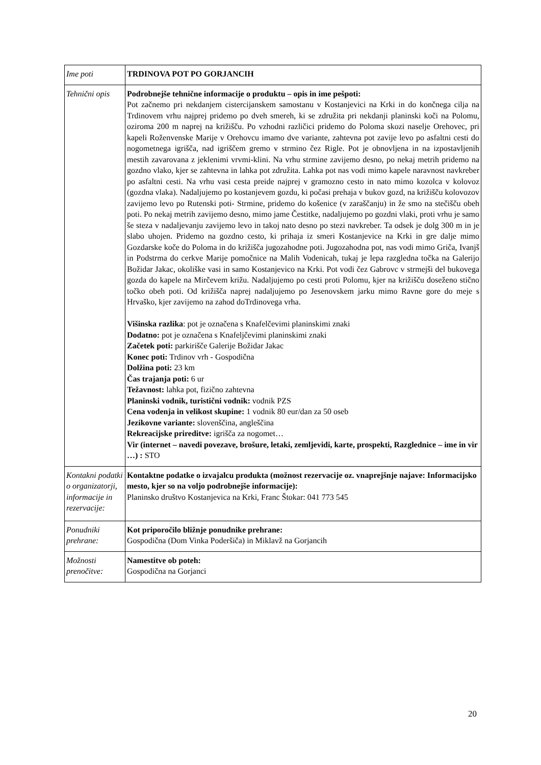| Ime poti | TRDINOVA POT PO GORJANCIH |
| Tehnični opis | Podrobnejše tehnične informacije o produktu – opis in ime pešpoti: Pot začnemo pri nekdanjem cistercijanskem samostanu v Kostanjevici na Krki in do končnega cilja na Trdinovem vrhu najprej pridemo po dveh smereh, ki se združita pri nekdanji planinski koči na Polomu, oziroma 200 m naprej na križišču. Po vzhodni različici pridemo do Poloma skozi naselje Orehovec, pri kapeli Roženvenske Marije v Orehovcu imamo dve variante, zahtevna pot zavije levo po asfaltni cesti do nogometnega igrišča, nad igriščem gremo v strmino čez Rigle. Pot je obnovljena in na izpostavljenih mestih zavarovana z jeklenimi vrvmi-klini. Na vrhu strmine zavijemo desno, po nekaj metrih pridemo na gozdno vlako, kjer se zahtevna in lahka pot združita. Lahka pot nas vodi mimo kapele naravnost navkreber po asfaltni cesti. Na vrhu vasi cesta preide najprej v gramozno cesto in nato mimo kozolca v kolovoz (gozdna vlaka). Nadaljujemo po kostanjevem gozdu, ki počasi prehaja v bukov gozd, na križišču kolovozov zavijemo levo po Rutenski poti- Strmine, pridemo do košenice (v zaraščanju) in že smo na stečišču obeh poti. Po nekaj metrih zavijemo desno, mimo jame Čestitke, nadaljujemo po gozdni vlaki, proti vrhu je samo še steza v nadaljevanju zavijemo levo in takoj nato desno po stezi navkreber. Ta odsek je dolg 300 m in je slabo uhojen. Pridemo na gozdno cesto, ki prihaja iz smeri Kostanjevice na Krki in gre dalje mimo Gozdarske koče do Poloma in do križišča jugozahodne poti. Jugozahodna pot, nas vodi mimo Griča, Ivanjš in Podstrma do cerkve Marije pomočnice na Malih Vodenicah, tukaj je lepa razgledna točka na Galerijo Božidar Jakac, okoliške vasi in samo Kostanjevico na Krki. Pot vodi čez Gabrovc v strmejši del bukovega gozda do kapele na Mirčevem križu. Nadaljujemo po cesti proti Polomu, kjer na križišču doseženo stično točko obeh poti. Od križišča naprej nadaljujemo po Jesenovskem jarku mimo Ravne gore do meje s Hrvaško, kjer zavijemo na zahod doTrdinovega vrha. Višinska razlika : pot je označena s Knafelčevimi planinskimi znaki Dodatno: pot je označena s Knafeljčevimi planinskimi znaki Začetek poti: parkirišče Galerije Božidar Jakac Konec poti: Trdinov vrh - Gospodična Dolžina poti: 23 km Čas trajanja poti: 6 ur Težavnost: lahka pot, fizično zahtevna Planinski vodnik, turistični vodnik: vodnik PZS Cena vodenja in velikost skupine: 1 vodnik 80 eur/dan za 50 oseb Jezikovne variante: slovenščina, angleščina Rekreacijske prireditve: igrišča za nogomet… Vir (internet – navedi povezave, brošure, letaki, zemljevidi, karte, prospekti, Razglednice – ime in vir …) : STO |
| Kontakni podatki o organizatorji, informacije in rezervacije: | Kontaktne podatke o izvajalcu produkta (možnost rezervacije oz. vnaprejšnje najave: Informacijsko mesto, kjer so na voljo podrobnejše informacije): Planinsko društvo Kostanjevica na Krki, Franc Štokar: 041 773 545 |
| Ponudniki prehrane: | Kot priporočilo bližnje ponudnike prehrane: Gospodična (Dom Vinka Poderšiča) in Miklavž na Gorjancih |
| Možnosti prenočitve: | Namestitve ob poteh: Gospodična na Gorjanci |
20